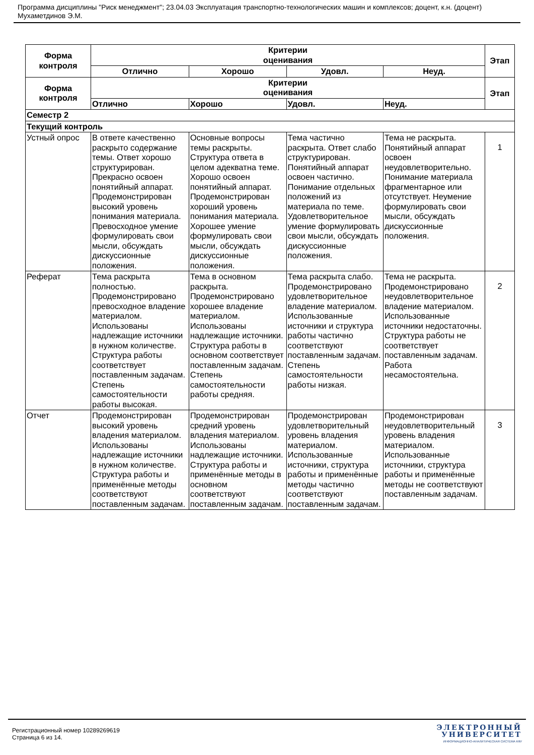Программа дисциплины "Риск менеджмент"; 23.04.03 Эксплуатация транспортно-технологических машин и комплексов; доцент, к.н. (доцент) Мухаметдинов Э.М.
| Форма контроля | Критерии оценивания | | | | Этап |
| --- | --- | --- | --- | --- | --- |
| | Отлично | Хорошо | Удовл. | Неуд. | |
| Форма контроля | Критерии оценивания | | | | Этап |
| | Отлично | Хорошо | Удовл. | Неуд. | |
| Семестр 2 | | | | | |
| Текущий контроль | | | | | |
| Устный опрос | В ответе качественно раскрыто содержание темы. Ответ хорошо структурирован. Прекрасно освоен понятийный аппарат. Продемонстрирован высокий уровень понимания материала. Превосходное умение формулировать свои мысли, обсуждать дискуссионные положения. | Основные вопросы темы раскрыты. Структура ответа в целом адекватна теме. Хорошо освоен понятийный аппарат. Продемонстрирован хороший уровень понимания материала. Хорошее умение формулировать свои мысли, обсуждать дискуссионные положения. | Тема частично раскрыта. Ответ слабо структурирован. Понятийный аппарат освоен частично. Понимание отдельных положений из материала по теме. Удовлетворительное умение формулировать свои мысли, обсуждать дискуссионные положения. | Тема не раскрыта. Понятийный аппарат освоен неудовлетворительно. Понимание материала фрагментарное или отсутствует. Неумение формулировать свои мысли, обсуждать дискуссионные положения. | 1 |
| Реферат | Тема раскрыта полностью. Продемонстрировано превосходное владение материалом. Использованы надлежащие источники в нужном количестве. Структура работы соответствует поставленным задачам. Степень самостоятельности работы высокая. | Тема в основном раскрыта. Продемонстрировано хорошее владение материалом. Использованы надлежащие источники. Структура работы в основном соответствует поставленным задачам. Степень самостоятельности работы средняя. | Тема раскрыта слабо. Продемонстрировано удовлетворительное владение материалом. Использованные источники и структура работы частично соответствуют поставленным задачам. Степень самостоятельности работы низкая. | Тема не раскрыта. Продемонстрировано неудовлетворительное владение материалом. Использованные источники недостаточны. Структура работы не соответствует поставленным задачам. Работа несамостоятельна. | 2 |
| Отчет | Продемонстрирован высокий уровень владения материалом. Использованы надлежащие источники в нужном количестве. Структура работы и применённые методы соответствуют поставленным задачам. | Продемонстрирован средний уровень владения материалом. Использованы надлежащие источники. Структура работы и применённые методы в основном соответствуют поставленным задачам. | Продемонстрирован удовлетворительный уровень владения материалом. Использованные источники, структура работы и применённые методы частично соответствуют поставленным задачам. | Продемонстрирован неудовлетворительный уровень владения материалом. Использованные источники, структура работы и применённые методы не соответствуют поставленным задачам. | 3 |
Регистрационный номер 10289269619
Страница 6 из 14.
ЭЛЕКТРОННЫЙ
УНИВЕРСИТЕТ
ИНФОРМАЦИОННО-АНАЛИТИЧЕСКАЯ СИСТЕМА КФУ